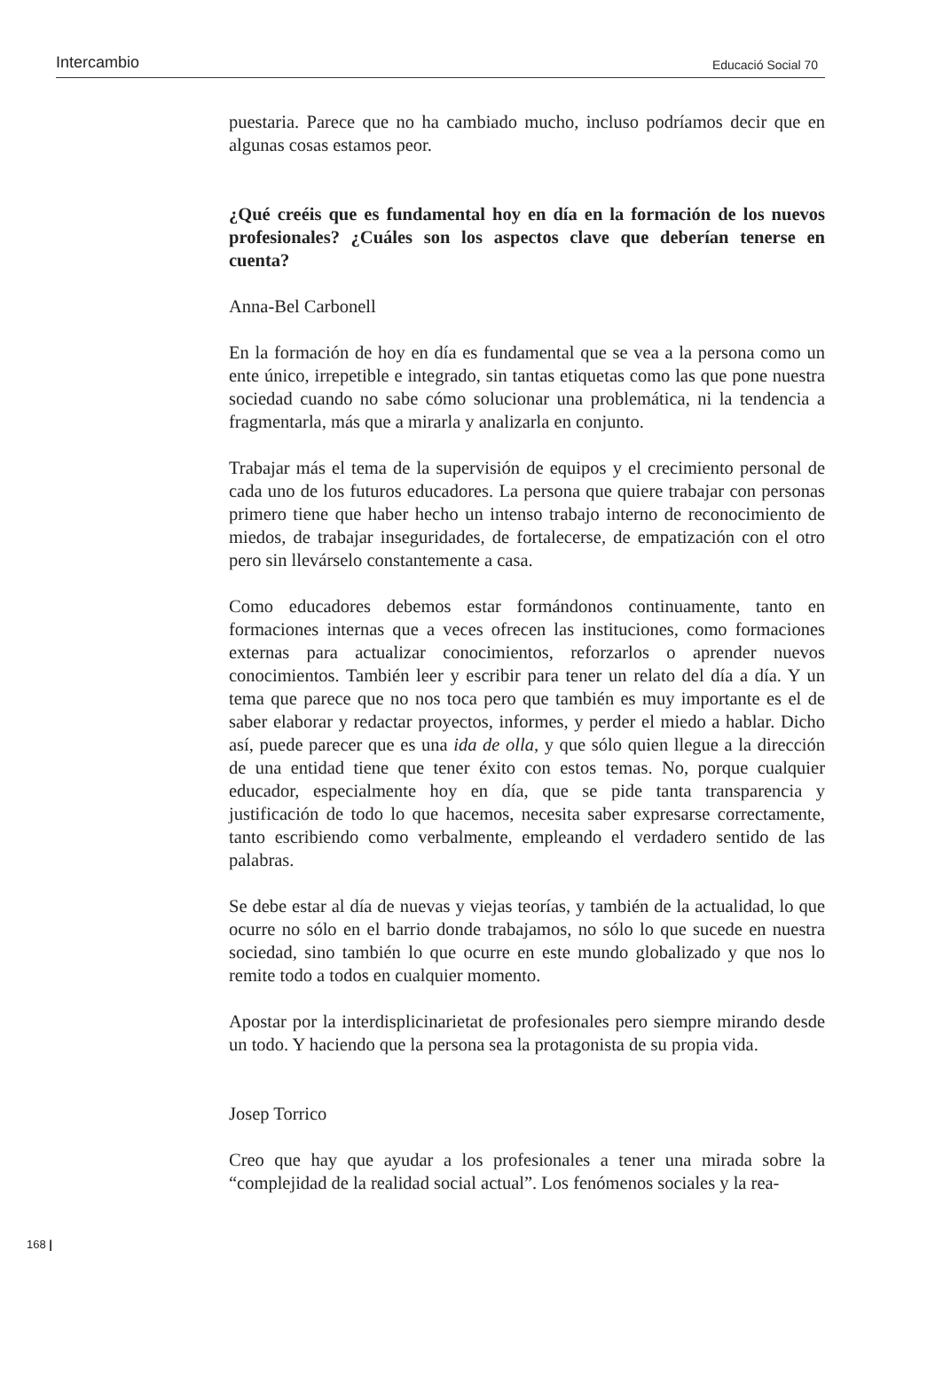Intercambio Educació Social 70
puestaria. Parece que no ha cambiado mucho, incluso podríamos decir que en algunas cosas estamos peor.
¿Qué creéis que es fundamental hoy en día en la formación de los nuevos profesionales? ¿Cuáles son los aspectos clave que deberían tenerse en cuenta?
Anna-Bel Carbonell
En la formación de hoy en día es fundamental que se vea a la persona como un ente único, irrepetible e integrado, sin tantas etiquetas como las que pone nuestra sociedad cuando no sabe cómo solucionar una problemática, ni la tendencia a fragmentarla, más que a mirarla y analizarla en conjunto.
Trabajar más el tema de la supervisión de equipos y el crecimiento personal de cada uno de los futuros educadores. La persona que quiere trabajar con personas primero tiene que haber hecho un intenso trabajo interno de reconocimiento de miedos, de trabajar inseguridades, de fortalecerse, de empatización con el otro pero sin llevárselo constantemente a casa.
Como educadores debemos estar formándonos continuamente, tanto en formaciones internas que a veces ofrecen las instituciones, como formaciones externas para actualizar conocimientos, reforzarlos o aprender nuevos conocimientos. También leer y escribir para tener un relato del día a día. Y un tema que parece que no nos toca pero que también es muy importante es el de saber elaborar y redactar proyectos, informes, y perder el miedo a hablar. Dicho así, puede parecer que es una ida de olla, y que sólo quien llegue a la dirección de una entidad tiene que tener éxito con estos temas. No, porque cualquier educador, especialmente hoy en día, que se pide tanta transparencia y justificación de todo lo que hacemos, necesita saber expresarse correctamente, tanto escribiendo como verbalmente, empleando el verdadero sentido de las palabras.
Se debe estar al día de nuevas y viejas teorías, y también de la actualidad, lo que ocurre no sólo en el barrio donde trabajamos, no sólo lo que sucede en nuestra sociedad, sino también lo que ocurre en este mundo globalizado y que nos lo remite todo a todos en cualquier momento.
Apostar por la interdisplicinarietat de profesionales pero siempre mirando desde un todo. Y haciendo que la persona sea la protagonista de su propia vida.
Josep Torrico
Creo que hay que ayudar a los profesionales a tener una mirada sobre la “complejidad de la realidad social actual”. Los fenómenos sociales y la rea-
168 |